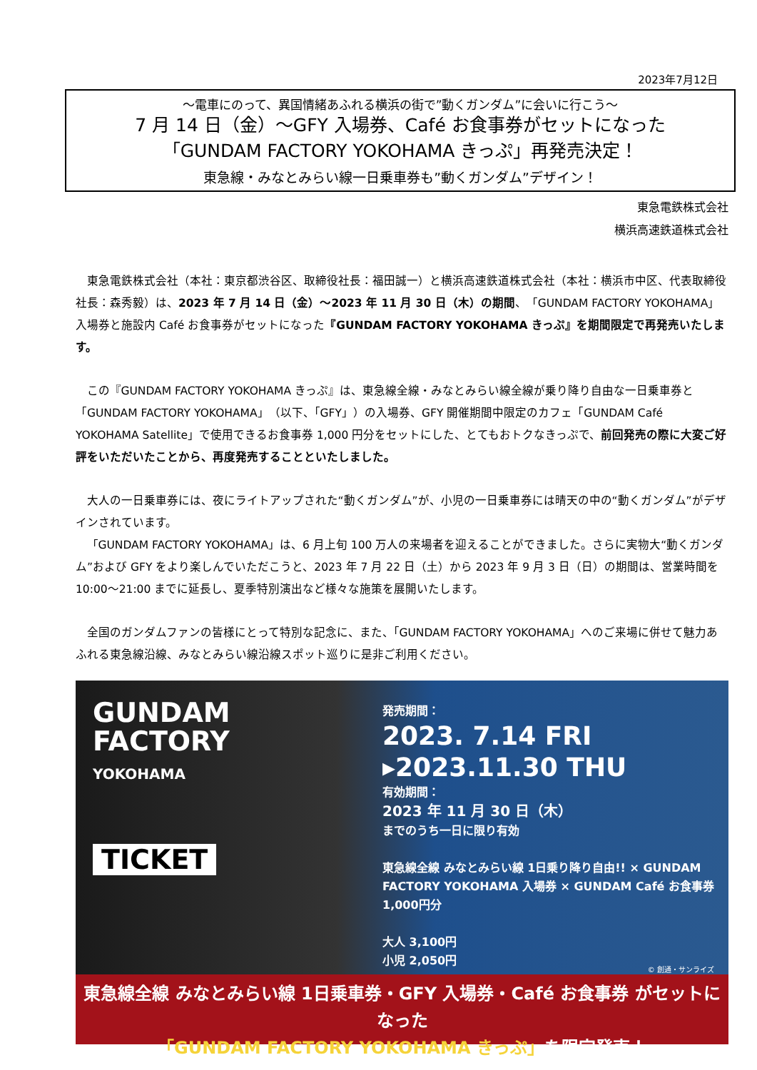2023年7月12日
～電車にのって、異国情緒あふれる横浜の街で”動くガンダム”に会いに行こう～
7 月 14 日（金）～GFY 入場券、Café お食事券がセットになった
「GUNDAM FACTORY YOKOHAMA きっぷ」再発売決定！
東急線・みなとみらい線一日乗車券も”動くガンダム”デザイン！
東急電鉄株式会社
横浜高速鉄道株式会社
東急電鉄株式会社（本社：東京都渋谷区、取締役社長：福田誠一）と横浜高速鉄道株式会社（本社：横浜市中区、代表取締役社長：森秀毅）は、2023 年 7 月 14 日（金）～2023 年 11 月 30 日（木）の期間、「GUNDAM FACTORY YOKOHAMA」入場券と施設内 Café お食事券がセットになった『GUNDAM FACTORY YOKOHAMA きっぷ』を期間限定で再発売いたします。
この『GUNDAM FACTORY YOKOHAMA きっぷ』は、東急線全線・みなとみらい線全線が乗り降り自由な一日乗車券と「GUNDAM FACTORY YOKOHAMA」（以下、「GFY」）の入場券、GFY 開催期間中限定のカフェ「GUNDAM Café YOKOHAMA Satellite」で使用できるお食事券 1,000 円分をセットにした、とてもおトクなきっぷで、前回発売の際に大変ご好評をいただいたことから、再度発売することといたしました。
大人の一日乗車券には、夜にライトアップされた“動くガンダム”が、小児の一日乗車券には晴天の中の“動くガンダム”がデザインされています。
「GUNDAM FACTORY YOKOHAMA」は、6 月上旬 100 万人の来場者を迎えることができました。さらに実物大“動くガンダム”および GFY をより楽しんでいただこうと、2023 年 7 月 22 日（土）から 2023 年 9 月 3 日（日）の期間は、営業時間を 10:00～21:00 までに延長し、夏季特別演出など様々な施策を展開いたします。
全国のガンダムファンの皆様にとって特別な記念に、また、「GUNDAM FACTORY YOKOHAMA」へのご来場に併せて魅力あふれる東急線沿線、みなとみらい線沿線スポット巡りに是非ご利用ください。
GUNDAM
FACTORY
YOKOHAMA
TICKET
発売期間：
2023. 7.14 FRI
▸2023.11.30 THU
有効期間：
2023 年 11 月 30 日（木）
までのうち一日に限り有効
東急線全線 みなとみらい線 1日乗り降り自由!! × GUNDAM FACTORY YOKOHAMA 入場券 × GUNDAM Café お食事券 1,000円分
大人 3,100円
小児 2,050円
© 創通・サンライズ
東急線全線 みなとみらい線 1日乗車券・GFY 入場券・Café お食事券 がセットになった
「GUNDAM FACTORY YOKOHAMA きっぷ」を限定発売！